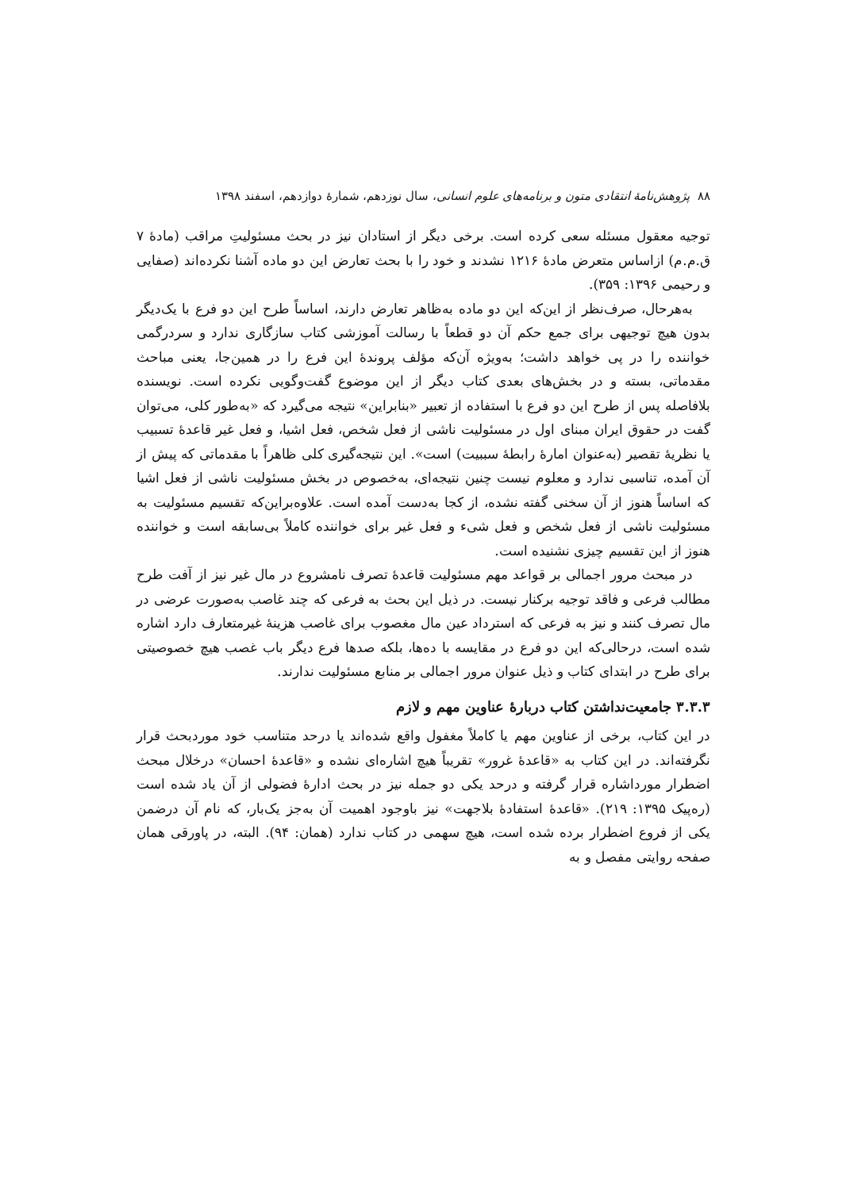۸۸ پژوهش‌نامهٔ انتقادی متون و برنامه‌های علوم انسانی، سال نوزدهم، شمارهٔ دوازدهم، اسفند ۱۳۹۸
توجیه معقول مسئله سعی کرده است. برخی دیگر از استادان نیز در بحث مسئولیتِ مراقب (مادهٔ ۷ ق.م.م) ازاساس متعرض مادهٔ ۱۲۱۶ نشدند و خود را با بحث تعارض این دو ماده آشنا نکرده‌اند (صفایی و رحیمی ۱۳۹۶: ۳۵۹).
به‌هرحال، صرف‌نظر از این‌که این دو ماده به‌ظاهر تعارض دارند، اساساً طرح این دو فرع با یک‌دیگر بدون هیچ توجیهی برای جمع حکم آن دو قطعاً با رسالت آموزشی کتاب سازگاری ندارد و سردرگمی خواننده را در پی خواهد داشت؛ به‌ویژه آن‌که مؤلف پروندهٔ این فرع را در همین‌جا، یعنی مباحث مقدماتی، بسته و در بخش‌های بعدی کتاب دیگر از این موضوع گفت‌وگویی نکرده است. نویسنده بلافاصله پس از طرح این دو فرع با استفاده از تعبیر «بنابراین» نتیجه می‌گیرد که «به‌طور کلی، می‌توان گفت در حقوق ایران مبنای اول در مسئولیت ناشی از فعل شخص، فعل اشیا، و فعل غیر قاعدهٔ تسبیب یا نظریهٔ تقصیر (به‌عنوان امارهٔ رابطهٔ سببیت) است». این نتیجه‌گیری کلی ظاهراً با مقدماتی که پیش از آن آمده، تناسبی ندارد و معلوم نیست چنین نتیجه‌ای، به‌خصوص در بخش مسئولیت ناشی از فعل اشیا که اساساً هنوز از آن سخنی گفته نشده، از کجا به‌دست آمده است. علاوه‌براین‌که تقسیم مسئولیت به مسئولیت ناشی از فعل شخص و فعل شیء و فعل غیر برای خواننده کاملاً بی‌سابقه است و خواننده هنوز از این تقسیم چیزی نشنیده است.
در مبحث مرور اجمالی بر قواعد مهم مسئولیت قاعدهٔ تصرف نامشروع در مال غیر نیز از آفت طرح مطالب فرعی و فاقد توجیه برکنار نیست. در ذیل این بحث به فرعی که چند غاصب به‌صورت عرضی در مال تصرف کنند و نیز به فرعی که استرداد عین مال مغصوب برای غاصب هزینهٔ غیرمتعارف دارد اشاره شده است، درحالی‌که این دو فرع در مقایسه با ده‌ها، بلکه صدها فرع دیگر باب غصب هیچ خصوصیتی برای طرح در ابتدای کتاب و ذیل عنوان مرور اجمالی بر منابع مسئولیت ندارند.
۳.۳.۳ جامعیت‌نداشتن کتاب دربارهٔ عناوین مهم و لازم
در این کتاب، برخی از عناوین مهم یا کاملاً مغفول واقع شده‌اند یا درحد متناسب خود موردبحث قرار نگرفته‌اند. در این کتاب به «قاعدهٔ غرور» تقریباً هیچ اشاره‌ای نشده و «قاعدهٔ احسان» درخلال مبحث اضطرار مورداشاره قرار گرفته و درحد یکی دو جمله نیز در بحث ادارهٔ فضولی از آن یاد شده است (ره‌پیک ۱۳۹۵: ۲۱۹). «قاعدهٔ استفادهٔ بلاجهت» نیز باوجود اهمیت آن به‌جز یک‌بار، که نام آن درضمن یکی از فروع اضطرار برده شده است، هیچ سهمی در کتاب ندارد (همان: ۹۴). البته، در پاورقی همان صفحه روایتی مفصل و به